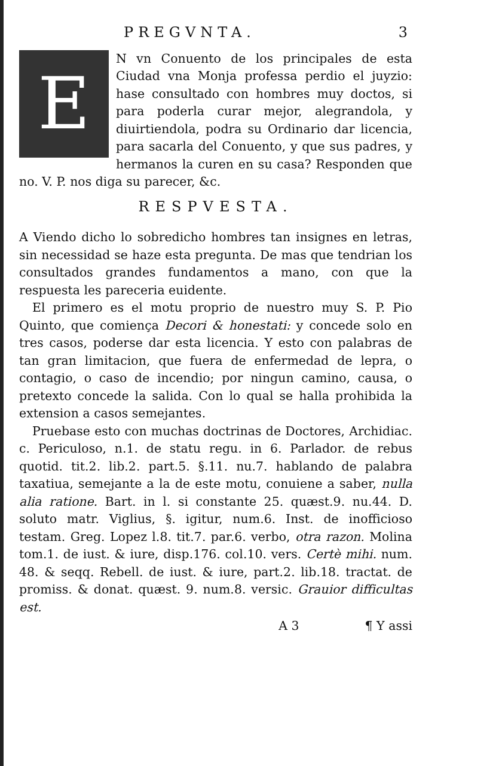PREGVNTA. 3
EN vn Conuento de los principales de esta Ciudad vna Monja professa perdio el juyzio: hase consultado con hombres muy doctos, si para poderla curar mejor, alegrandola, y diuirtiendola, podra su Ordinario dar licencia, para sacarla del Conuento, y que sus padres, y hermanos la curen en su casa? Responden que no. V. P. nos diga su parecer, &c.
RESPVESTA.
A Viendo dicho lo sobredicho hombres tan insignes en letras, sin necessidad se haze esta pregunta. De mas que tendrian los consultados grandes fundamentos a mano, con que la respuesta les pareceria euidente.
El primero es el motu proprio de nuestro muy S. P. Pio Quinto, que comiença Decori & honestati: y concede solo en tres casos, poderse dar esta licencia. Y esto con palabras de tan gran limitacion, que fuera de enfermedad de lepra, o contagio, o caso de incendio; por ningun camino, causa, o pretexto concede la salida. Con lo qual se halla prohibida la extension a casos semejantes.
Pruebase esto con muchas doctrinas de Doctores, Archidiac. c. Periculoso, n.1. de statu regu. in 6. Parlador. de rebus quotid. tit.2. lib.2. part.5. §.11. nu.7. hablando de palabra taxatiua, semejante a la de este motu, conuiene a saber, nulla alia ratione. Bart. in l. si constante 25. quæst.9. nu.44. D. soluto matr. Viglius, §. igitur, num.6. Inst. de inofficioso testam. Greg. Lopez l.8. tit.7. par.6. verbo, otra razon. Molina tom.1. de iust. & iure, disp.176. col.10. vers. Certè mihi. num. 48. & seqq. Rebell. de iust. & iure, part.2. lib.18. tractat. de promiss. & donat. quæst. 9. num.8. versic. Grauior difficultas est.
A 3 ¶ Y assi